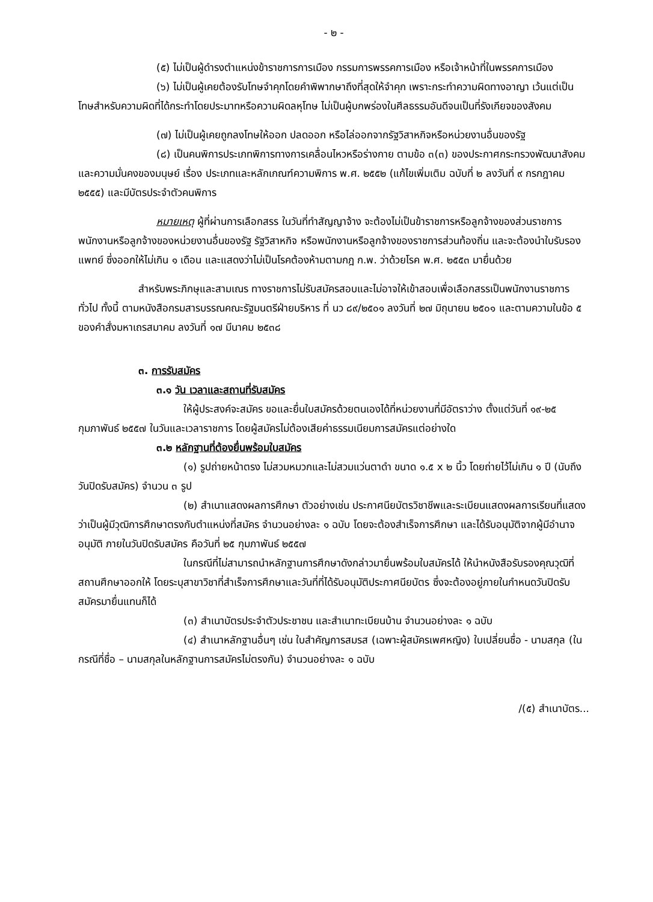- ๒ -
(๕) ไม่เป็นผู้ดำรงตำแหน่งข้าราชการการเมือง กรรมการพรรคการเมือง หรือเจ้าหน้าที่ในพรรคการเมือง
(๖) ไม่เป็นผู้เคยต้องรับโทษจำคุกโดยคำพิพากษาถึงที่สุดให้จำคุก เพราะกระทำความผิดทางอาญา เว้นแต่เป็นโทษสำหรับความผิดที่ได้กระทำโดยประมาทหรือความผิดลหุโทษ ไม่เป็นผู้บกพร่องในศีลธรรมอันดีจนเป็นที่รังเกียจของสังคม
(๗) ไม่เป็นผู้เคยถูกลงโทษให้ออก ปลดออก หรือไล่ออกจากรัฐวิสาหกิจหรือหน่วยงานอื่นของรัฐ
(๘) เป็นคนพิการประเภทพิการทางการเคลื่อนไหวหรือร่างกาย ตามข้อ ๓(๓) ของประกาศกระทรวงพัฒนาสังคมและความมั่นคงของมนุษย์ เรื่อง ประเภทและหลักเกณฑ์ความพิการ พ.ศ. ๒๕๕๒ (แก้ไขเพิ่มเติม ฉบับที่ ๒ ลงวันที่ ๙ กรกฎาคม ๒๕๕๕) และมีบัตรประจำตัวคนพิการ
หมายเหตุ ผู้ที่ผ่านการเลือกสรร ในวันที่ทำสัญญาจ้าง จะต้องไม่เป็นข้าราชการหรือลูกจ้างของส่วนราชการ พนักงานหรือลูกจ้างของหน่วยงานอื่นของรัฐ รัฐวิสาหกิจ หรือพนักงานหรือลูกจ้างของราชการส่วนท้องถิ่น และจะต้องนำใบรับรองแพทย์ ซึ่งออกให้ไม่เกิน ๑ เดือน และแสดงว่าไม่เป็นโรคต้องห้ามตามกฎ ก.พ. ว่าด้วยโรค พ.ศ. ๒๕๕๓ มายื่นด้วย
สำหรับพระภิกษุและสามเณร ทางราชการไม่รับสมัครสอบและไม่อาจให้เข้าสอบเพื่อเลือกสรรเป็นพนักงานราชการทั่วไป ทั้งนี้ ตามหนังสือกรมสารบรรณคณะรัฐมนตรีฝ่ายบริหาร ที่ นว ๘๙/๒๕๐๑ ลงวันที่ ๒๗ มิถุนายน ๒๕๐๑ และตามความในข้อ ๕ ของคำสั่งมหาเถรสมาคม ลงวันที่ ๑๗ มีนาคม ๒๕๓๘
๓. การรับสมัคร
๓.๑ วัน เวลาและสถานที่รับสมัคร
ให้ผู้ประสงค์จะสมัคร ขอและยื่นใบสมัครด้วยตนเองได้ที่หน่วยงานที่มีอัตราว่าง ตั้งแต่วันที่ ๑๙-๒๕ กุมภาพันธ์ ๒๕๕๗ ในวันและเวลาราชการ โดยผู้สมัครไม่ต้องเสียค่าธรรมเนียมการสมัครแต่อย่างใด
๓.๒ หลักฐานที่ต้องยื่นพร้อมใบสมัคร
(๑) รูปถ่ายหน้าตรง ไม่สวมหมวกและไม่สวมแว่นตาดำ ขนาด ๑.๕ x ๒ นิ้ว โดยถ่ายไว้ไม่เกิน ๑ ปี (นับถึงวันปิดรับสมัคร) จำนวน ๓ รูป
(๒) สำเนาแสดงผลการศึกษา ตัวอย่างเช่น ประกาศนียบัตรวิชาชีพและระเบียนแสดงผลการเรียนที่แสดงว่าเป็นผู้มีวุฒิการศึกษาตรงกับตำแหน่งที่สมัคร จำนวนอย่างละ ๑ ฉบับ โดยจะต้องสำเร็จการศึกษา และได้รับอนุมัติจากผู้มีอำนาจอนุมัติ ภายในวันปิดรับสมัคร คือวันที่ ๒๕ กุมภาพันธ์ ๒๕๕๗
ในกรณีที่ไม่สามารถนำหลักฐานการศึกษาดังกล่าวมายื่นพร้อมใบสมัครได้ ให้นำหนังสือรับรองคุณวุฒิที่สถานศึกษาออกให้ โดยระบุสาขาวิชาที่สำเร็จการศึกษาและวันที่ที่ได้รับอนุมัติประกาศนียบัตร ซึ่งจะต้องอยู่ภายในกำหนดวันปิดรับสมัครมายื่นแทนก็ได้
(๓) สำเนาบัตรประจำตัวประชาชน และสำเนาทะเบียนบ้าน จำนวนอย่างละ ๑ ฉบับ
(๔) สำเนาหลักฐานอื่นๆ เช่น ใบสำคัญการสมรส (เฉพาะผู้สมัครเพศหญิง) ใบเปลี่ยนชื่อ - นามสกุล (ในกรณีที่ชื่อ – นามสกุลในหลักฐานการสมัครไม่ตรงกัน) จำนวนอย่างละ ๑ ฉบับ
/(๕) สำเนาบัตร...